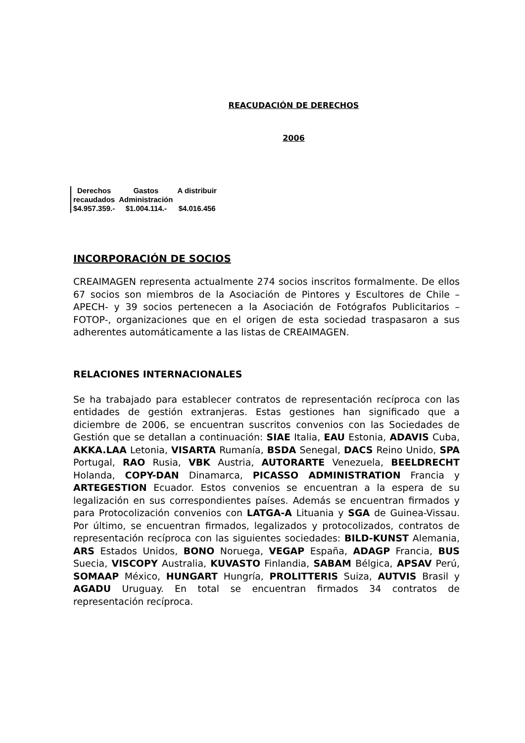REACUDACIÓN DE DERECHOS
2006
| Derechos recaudados | Gastos Administración | A distribuir |
| $4.957.359.- | $1.004.114.- | $4.016.456 |
INCORPORACIÓN DE SOCIOS
CREAIMAGEN representa actualmente 274 socios inscritos formalmente. De ellos 67 socios son miembros de la Asociación de Pintores y Escultores de Chile –APECH- y 39 socios pertenecen a la Asociación de Fotógrafos Publicitarios –FOTOP-, organizaciones que en el origen de esta sociedad traspasaron a sus adherentes automáticamente a las listas de CREAIMAGEN.
RELACIONES INTERNACIONALES
Se ha trabajado para establecer contratos de representación recíproca con las entidades de gestión extranjeras. Estas gestiones han significado que a diciembre de 2006, se encuentran suscritos convenios con las Sociedades de Gestión que se detallan a continuación: SIAE Italia, EAU Estonia, ADAVIS Cuba, AKKA.LAA Letonia, VISARTA Rumanía, BSDA Senegal, DACS Reino Unido, SPA Portugal, RAO Rusia, VBK Austria, AUTORARTE Venezuela, BEELDRECHT Holanda, COPY-DAN Dinamarca, PICASSO ADMINISTRATION Francia y ARTEGESTION Ecuador. Estos convenios se encuentran a la espera de su legalización en sus correspondientes países. Además se encuentran firmados y para Protocolización convenios con LATGA-A Lituania y SGA de Guinea-Vissau. Por último, se encuentran firmados, legalizados y protocolizados, contratos de representación recíproca con las siguientes sociedades: BILD-KUNST Alemania, ARS Estados Unidos, BONO Noruega, VEGAP España, ADAGP Francia, BUS Suecia, VISCOPY Australia, KUVASTO Finlandia, SABAM Bélgica, APSAV Perú, SOMAAP México, HUNGART Hungría, PROLITTERIS Suiza, AUTVIS Brasil y AGADU Uruguay. En total se encuentran firmados 34 contratos de representación recíproca.